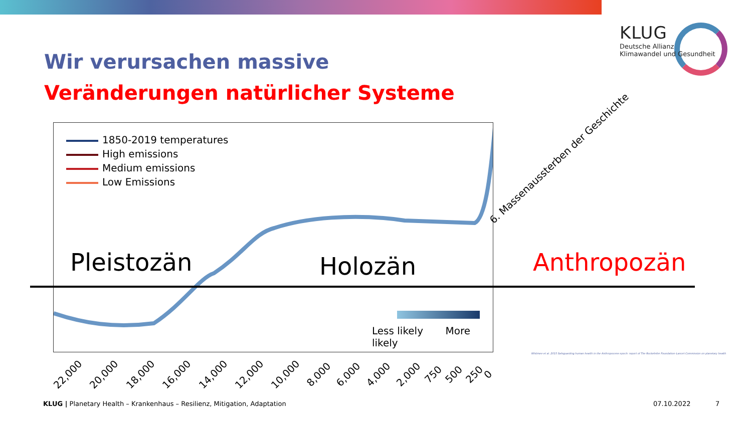Wir verursachen massive
Veränderungen natürlicher Systeme
KLUG
Deutsche Allianz
Klimawandel und Gesundheit
1850-2019 temperatures
High emissions
Medium emissions
Low Emissions
Less likely More likely
Pleistozän Holozän Anthropozän
6. Massenaussterben der Geschichte
22,000 20,000 18,000 16,000 14,000 12,000 10,000 8,000 6,000 4,000 2,000 750 500 250 0
Whitmee et al. 2015 Safeguarding human health in the Anthropocene epoch: report of The Rockefeller Foundation–Lancet Commission on planetary health
KLUG | Planetary Health – Krankenhaus – Resilienz, Mitigation, Adaptation
07.10.2022 7